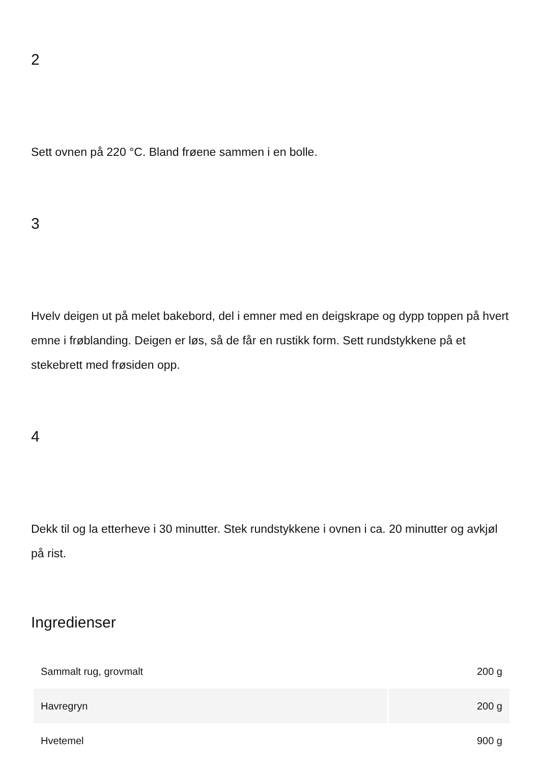2
Sett ovnen på 220 °C. Bland frøene sammen i en bolle.
3
Hvelv deigen ut på melet bakebord, del i emner med en deigskrape og dypp toppen på hvert emne i frøblanding. Deigen er løs, så de får en rustikk form. Sett rundstykkene på et stekebrett med frøsiden opp.
4
Dekk til og la etterheve i 30 minutter. Stek rundstykkene i ovnen i ca. 20 minutter og avkjøl på rist.
Ingredienser
| Sammalt rug, grovmalt | 200 g |
| Havregryn | 200 g |
| Hvetemel | 900 g |